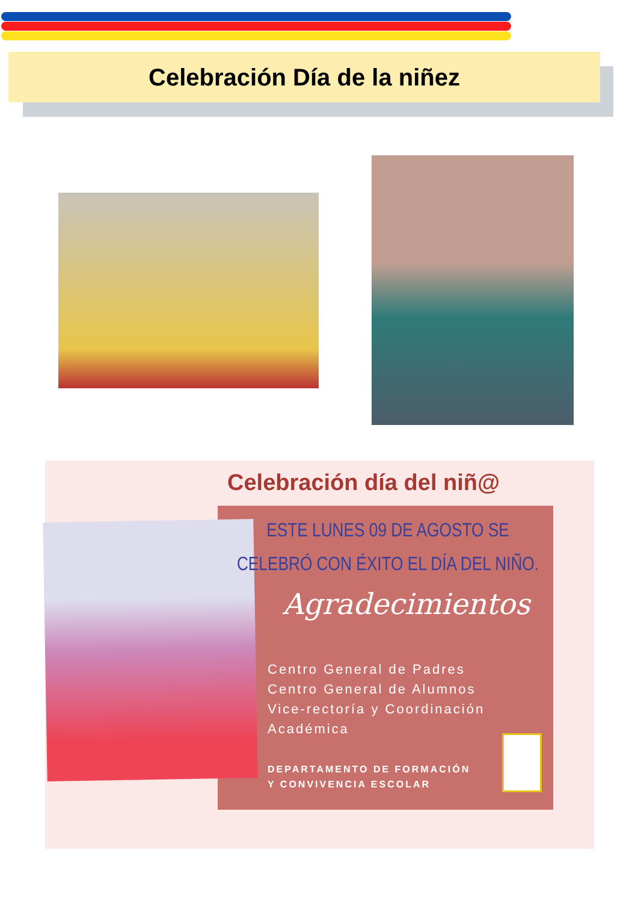Celebración Día de la niñez
Celebración día del niñ@
ESTE LUNES 09 DE AGOSTO SE CELEBRÓ CON ÉXITO EL DÍA DEL NIÑO.
Agradecimientos
Centro General de Padres
Centro General de Alumnos
Vice-rectoría y Coordinación
Académica
DEPARTAMENTO DE FORMACIÓN
Y CONVIVENCIA ESCOLAR